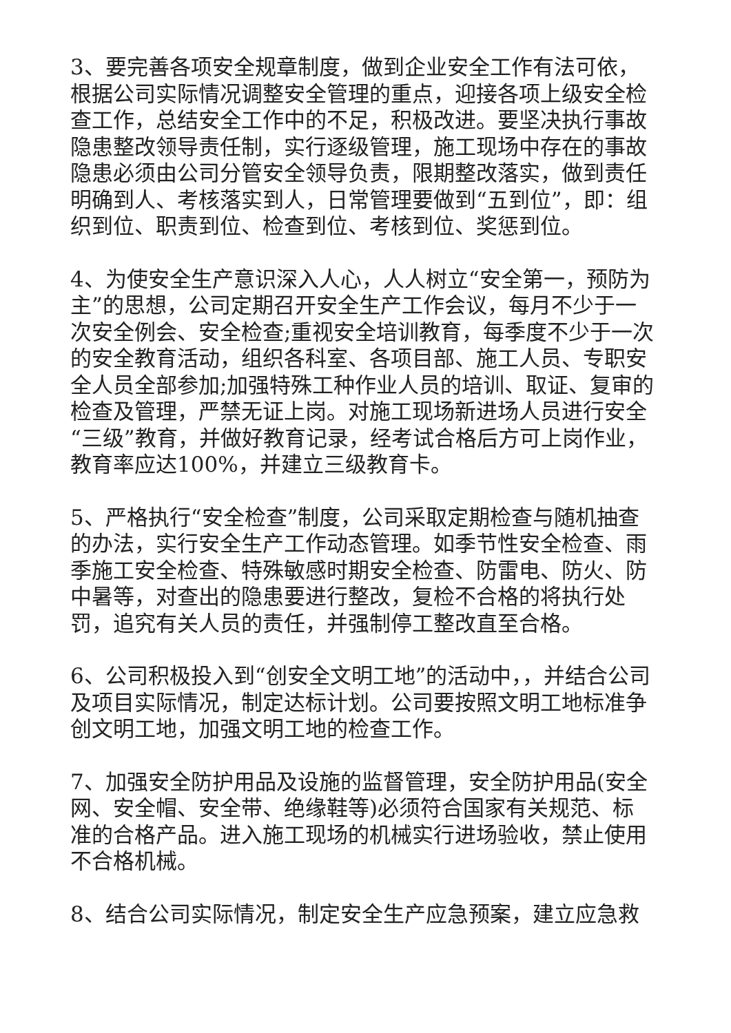3、要完善各项安全规章制度，做到企业安全工作有法可依，根据公司实际情况调整安全管理的重点，迎接各项上级安全检查工作，总结安全工作中的不足，积极改进。要坚决执行事故隐患整改领导责任制，实行逐级管理，施工现场中存在的事故隐患必须由公司分管安全领导负责，限期整改落实，做到责任明确到人、考核落实到人，日常管理要做到“五到位”，即：组织到位、职责到位、检查到位、考核到位、奖惩到位。
4、为使安全生产意识深入人心，人人树立“安全第一，预防为主”的思想，公司定期召开安全生产工作会议，每月不少于一次安全例会、安全检查;重视安全培训教育，每季度不少于一次的安全教育活动，组织各科室、各项目部、施工人员、专职安全人员全部参加;加强特殊工种作业人员的培训、取证、复审的检查及管理，严禁无证上岗。对施工现场新进场人员进行安全“三级”教育，并做好教育记录，经考试合格后方可上岗作业，教育率应达100%，并建立三级教育卡。
5、严格执行“安全检查”制度，公司采取定期检查与随机抽查的办法，实行安全生产工作动态管理。如季节性安全检查、雨季施工安全检查、特殊敏感时期安全检查、防雷电、防火、防中暑等，对查出的隐患要进行整改，复检不合格的将执行处罚，追究有关人员的责任，并强制停工整改直至合格。
6、公司积极投入到“创安全文明工地”的活动中，，并结合公司及项目实际情况，制定达标计划。公司要按照文明工地标准争创文明工地，加强文明工地的检查工作。
7、加强安全防护用品及设施的监督管理，安全防护用品(安全网、安全帽、安全带、绝缘鞋等)必须符合国家有关规范、标准的合格产品。进入施工现场的机械实行进场验收，禁止使用不合格机械。
8、结合公司实际情况，制定安全生产应急预案，建立应急救